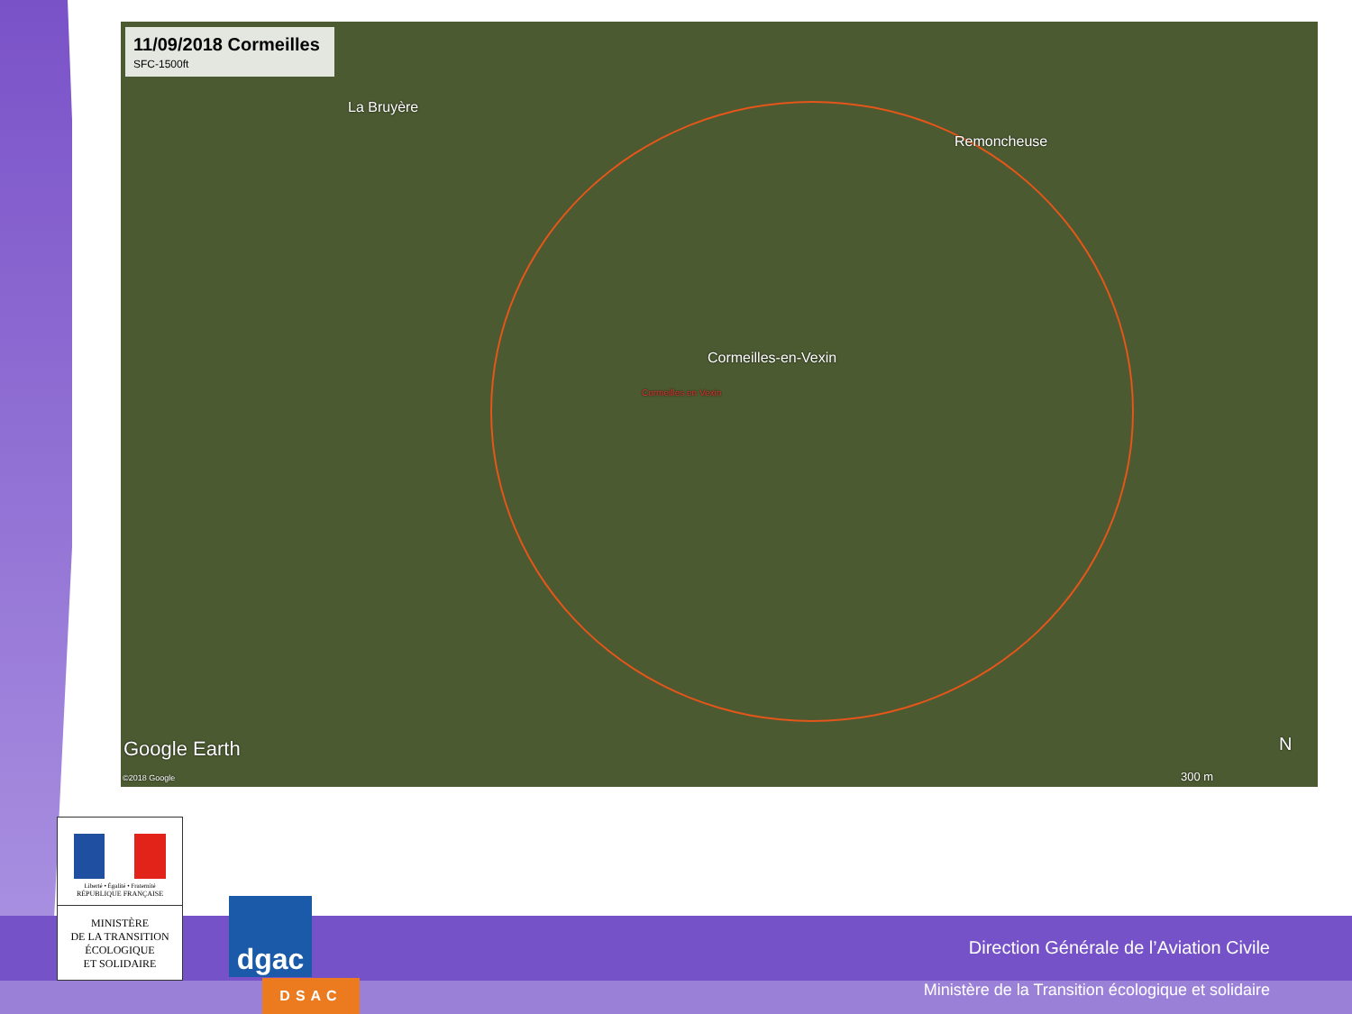11/09/2018 Cormeilles SFC-1500ft
La Bruyère
Remoncheuse
Cormeilles-en-Vexin
Cormeilles en Vexin
Google Earth
©2018 Google 300 m
N
Liberté • Égalité • Fraternité
RÉPUBLIQUE FRANÇAISE
MINISTÈRE
DE LA TRANSITION
ÉCOLOGIQUE
ET SOLIDAIRE
dgac
DSAC
Direction Générale de l’Aviation Civile
Ministère de la Transition écologique et solidaire